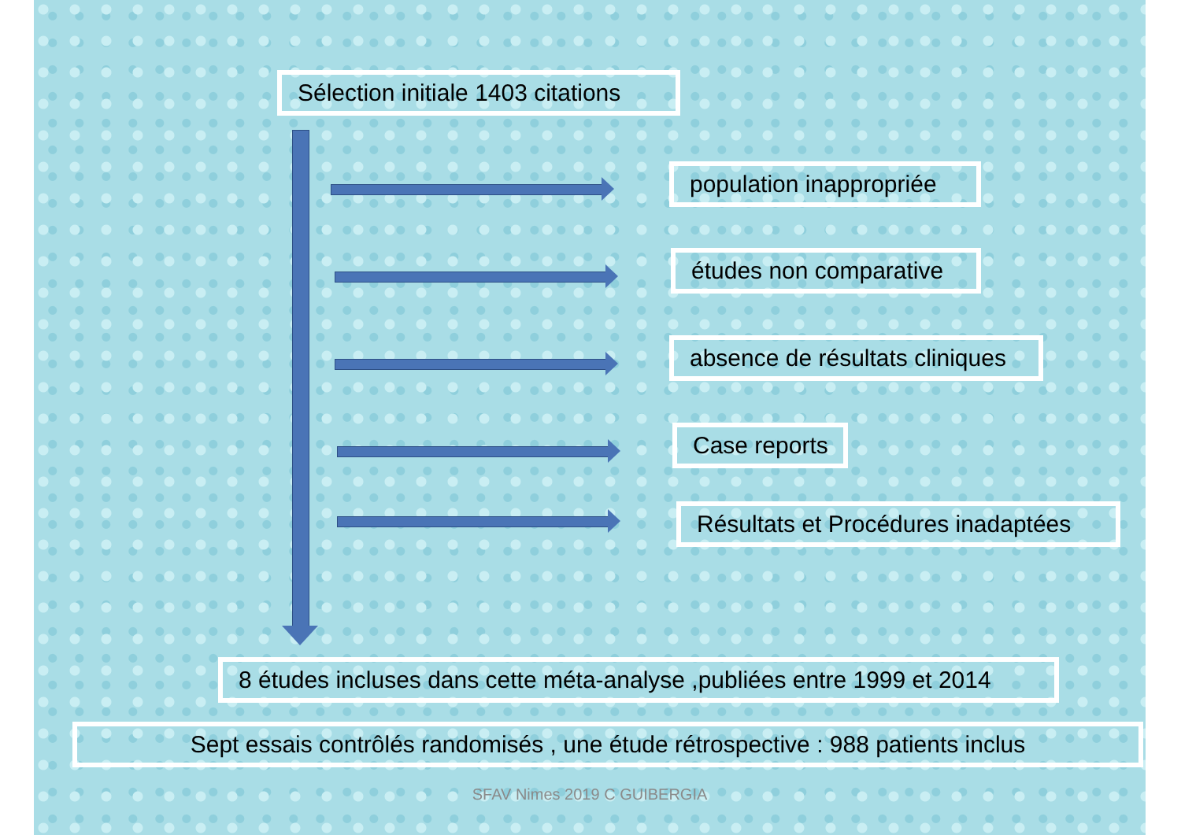Sélection initiale 1403 citations
population inappropriée
études non comparative
absence de résultats cliniques
Case reports
Résultats et Procédures inadaptées
8 études incluses dans cette méta-analyse ,publiées entre 1999 et 2014
Sept essais contrôlés randomisés , une étude rétrospective : 988 patients inclus
SFAV Nimes 2019 C GUIBERGIA